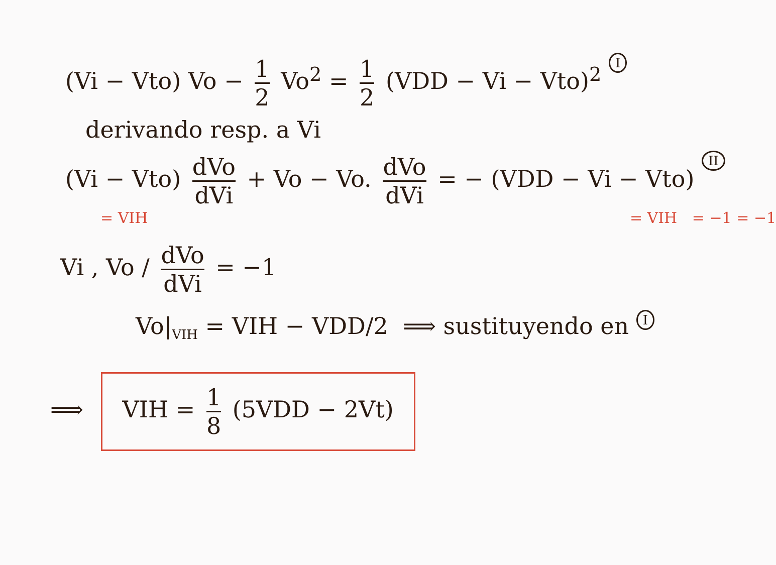(Vi − Vto) Vo − 1 2 Vo<sup>2</sup> = 1 2 (VDD − Vi − Vto)<sup>2</sup> I
derivando resp. a Vi
(Vi − Vto) dVo dVi + Vo − Vo. dVo dVi = − (VDD − Vi − Vto) II
= VIH = VIH = −1 = −1
Vi , Vo / dVo dVi = −1
Vo|<sub>VIH</sub> = VIH − VDD/2 ⟹ sustituyendo en I
⟹ VIH = 1 8 (5VDD − 2Vt)